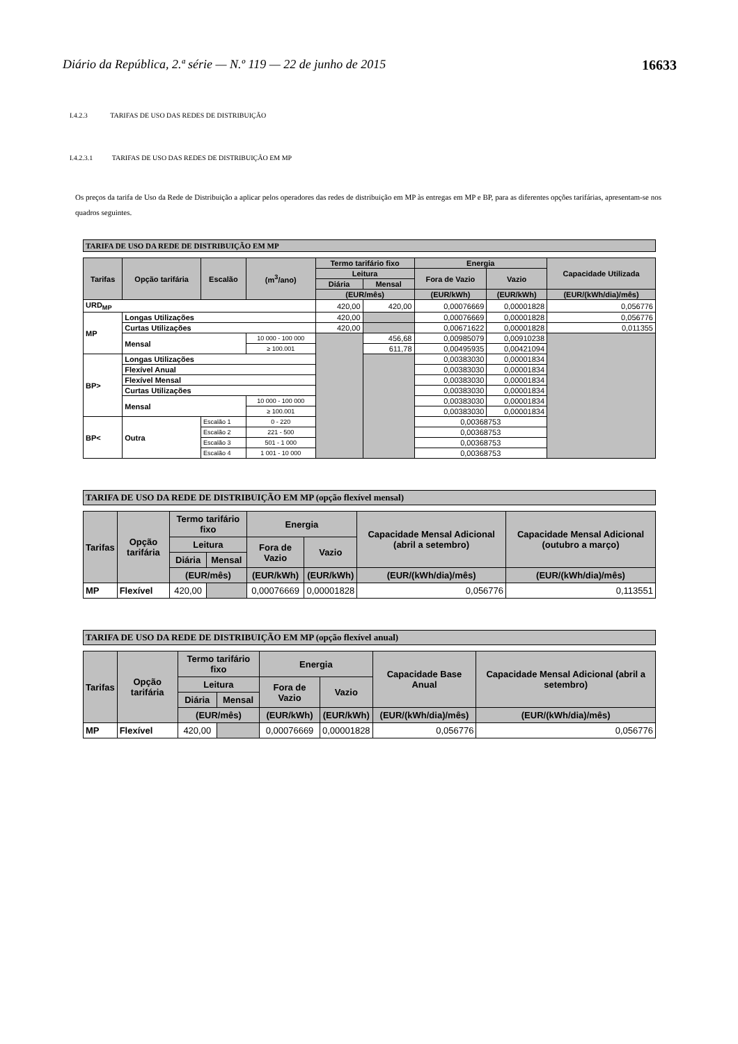Diário da República, 2.ª série — N.º 119 — 22 de junho de 2015 16633
I.4.2.3 TARIFAS DE USO DAS REDES DE DISTRIBUIÇÃO
I.4.2.3.1 TARIFAS DE USO DAS REDES DE DISTRIBUIÇÃO EM MP
Os preços da tarifa de Uso da Rede de Distribuição a aplicar pelos operadores das redes de distribuição em MP às entregas em MP e BP, para as diferentes opções tarifárias, apresentam-se nos quadros seguintes.
TARIFA DE USO DA REDE DE DISTRIBUIÇÃO EM MP
| Tarifas | Opção tarifária | Escalão | (m<sup>3</sup>/ano) | Termo tarifário fixo | | Energia | | Capacidade Utilizada |
| --- | --- | --- | --- | --- | --- | --- | --- | --- |
| | | | | Leitura | | Fora de Vazio | Vazio | |
| | | | | Diária | Mensal | | | |
| | | | | (EUR/mês) | | (EUR/kWh) | (EUR/kWh) | (EUR/(kWh/dia)/mês) |
| URD<sub>MP</sub> | | | | 420,00 | 420,00 | 0,00076669 | 0,00001828 | 0,056776 |
| MP | Longas Utilizações | | | 420,00 | | 0,00076669 | 0,00001828 | 0,056776 |
| | Curtas Utilizações | | | 420,00 | | 0,00671622 | 0,00001828 | 0,011355 |
| | Mensal | | 10 000 - 100 000 | | 456,68 | 0,00985079 | 0,00910238 | |
| | | | ≥ 100.001 | | 611,78 | 0,00495935 | 0,00421094 | |
| BP> | Longas Utilizações | | | | | 0,00383030 | 0,00001834 | |
| | Flexível Anual | | | | | 0,00383030 | 0,00001834 | |
| | Flexível Mensal | | | | | 0,00383030 | 0,00001834 | |
| | Curtas Utilizações | | | | | 0,00383030 | 0,00001834 | |
| | Mensal | | 10 000 - 100 000 | | | 0,00383030 | 0,00001834 | |
| | | | ≥ 100.001 | | | 0,00383030 | 0,00001834 | |
| BP< | Outra | Escalão 1 | 0 - 220 | | | 0,00368753 | | |
| | | Escalão 2 | 221 - 500 | | | 0,00368753 | | |
| | | Escalão 3 | 501 - 1 000 | | | 0,00368753 | | |
| | | Escalão 4 | 1 001 - 10 000 | | | 0,00368753 | | |
TARIFA DE USO DA REDE DE DISTRIBUIÇÃO EM MP (opção flexível mensal)
| Tarifas | Opção tarifária | Termo tarifário fixo | | Energia | | Capacidade Mensal Adicional (abril a setembro) | Capacidade Mensal Adicional (outubro a março) |
| --- | --- | --- | --- | --- | --- | --- | --- |
| | | Leitura | | Fora de Vazio | Vazio | | |
| | | Diária | Mensal | | | | |
| | | (EUR/mês) | | (EUR/kWh) | (EUR/kWh) | (EUR/(kWh/dia)/mês) | (EUR/(kWh/dia)/mês) |
| MP | Flexível | 420,00 | | 0,00076669 | 0,00001828 | 0,056776 | 0,113551 |
TARIFA DE USO DA REDE DE DISTRIBUIÇÃO EM MP (opção flexível anual)
| Tarifas | Opção tarifária | Termo tarifário fixo | | Energia | | Capacidade Base Anual | Capacidade Mensal Adicional (abril a setembro) |
| --- | --- | --- | --- | --- | --- | --- | --- |
| | | Leitura | | Fora de Vazio | Vazio | | |
| | | Diária | Mensal | | | | |
| | | (EUR/mês) | | (EUR/kWh) | (EUR/kWh) | (EUR/(kWh/dia)/mês) | (EUR/(kWh/dia)/mês) |
| MP | Flexível | 420,00 | | 0,00076669 | 0,00001828 | 0,056776 | 0,056776 |